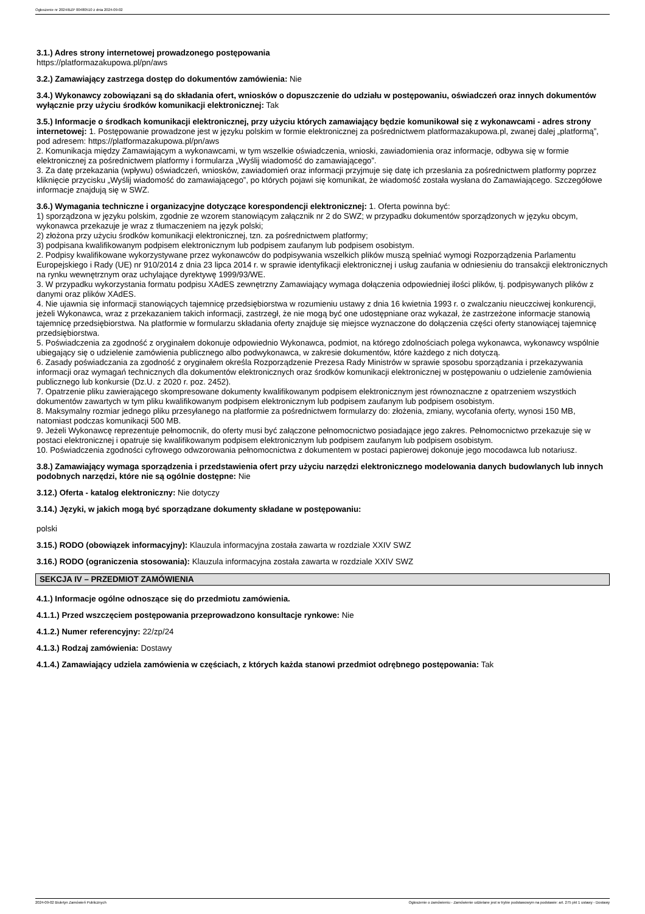Ogłoszenie nr 2024/BZP 00480510 z dnia 2024-09-02
3.1.) Adres strony internetowej prowadzonego postępowania
https://platformazakupowa.pl/pn/aws
3.2.) Zamawiający zastrzega dostęp do dokumentów zamówienia: Nie
3.4.) Wykonawcy zobowiązani są do składania ofert, wniosków o dopuszczenie do udziału w postępowaniu, oświadczeń oraz innych dokumentów wyłącznie przy użyciu środków komunikacji elektronicznej: Tak
3.5.) Informacje o środkach komunikacji elektronicznej, przy użyciu których zamawiający będzie komunikował się z wykonawcami - adres strony internetowej: 1. Postępowanie prowadzone jest w języku polskim w formie elektronicznej za pośrednictwem platformazakupowa.pl, zwanej dalej „platformą”, pod adresem: https://platformazakupowa.pl/pn/aws
2. Komunikacja między Zamawiającym a wykonawcami, w tym wszelkie oświadczenia, wnioski, zawiadomienia oraz informacje, odbywa się w formie elektronicznej za pośrednictwem platformy i formularza „Wyślij wiadomość do zamawiającego”.
3. Za datę przekazania (wpływu) oświadczeń, wniosków, zawiadomień oraz informacji przyjmuje się datę ich przesłania za pośrednictwem platformy poprzez kliknięcie przycisku „Wyślij wiadomość do zamawiającego”, po których pojawi się komunikat, że wiadomość została wysłana do Zamawiającego. Szczegółowe informacje znajdują się w SWZ.
3.6.) Wymagania techniczne i organizacyjne dotyczące korespondencji elektronicznej: 1. Oferta powinna być:
1) sporządzona w języku polskim, zgodnie ze wzorem stanowiącym załącznik nr 2 do SWZ; w przypadku dokumentów sporządzonych w języku obcym, wykonawca przekazuje je wraz z tłumaczeniem na język polski;
2) złożona przy użyciu środków komunikacji elektronicznej, tzn. za pośrednictwem platformy;
3) podpisana kwalifikowanym podpisem elektronicznym lub podpisem zaufanym lub podpisem osobistym.
2. Podpisy kwalifikowane wykorzystywane przez wykonawców do podpisywania wszelkich plików muszą spełniać wymogi Rozporządzenia Parlamentu Europejskiego i Rady (UE) nr 910/2014 z dnia 23 lipca 2014 r. w sprawie identyfikacji elektronicznej i usług zaufania w odniesieniu do transakcji elektronicznych na rynku wewnętrznym oraz uchylające dyrektywę 1999/93/WE.
3. W przypadku wykorzystania formatu podpisu XAdES zewnętrzny Zamawiający wymaga dołączenia odpowiedniej ilości plików, tj. podpisywanych plików z danymi oraz plików XAdES.
4. Nie ujawnia się informacji stanowiących tajemnicę przedsiębiorstwa w rozumieniu ustawy z dnia 16 kwietnia 1993 r. o zwalczaniu nieuczciwej konkurencji, jeżeli Wykonawca, wraz z przekazaniem takich informacji, zastrzegł, że nie mogą być one udostępniane oraz wykazał, że zastrzeżone informacje stanowią tajemnicę przedsiębiorstwa. Na platformie w formularzu składania oferty znajduje się miejsce wyznaczone do dołączenia części oferty stanowiącej tajemnicę przedsiębiorstwa.
5. Poświadczenia za zgodność z oryginałem dokonuje odpowiednio Wykonawca, podmiot, na którego zdolnościach polega wykonawca, wykonawcy wspólnie ubiegający się o udzielenie zamówienia publicznego albo podwykonawca, w zakresie dokumentów, które każdego z nich dotyczą.
6. Zasady poświadczania za zgodność z oryginałem określa Rozporządzenie Prezesa Rady Ministrów w sprawie sposobu sporządzania i przekazywania informacji oraz wymagań technicznych dla dokumentów elektronicznych oraz środków komunikacji elektronicznej w postępowaniu o udzielenie zamówienia publicznego lub konkursie (Dz.U. z 2020 r. poz. 2452).
7. Opatrzenie pliku zawierającego skompresowane dokumenty kwalifikowanym podpisem elektronicznym jest równoznaczne z opatrzeniem wszystkich dokumentów zawartych w tym pliku kwalifikowanym podpisem elektronicznym lub podpisem zaufanym lub podpisem osobistym.
8. Maksymalny rozmiar jednego pliku przesyłanego na platformie za pośrednictwem formularzy do: złożenia, zmiany, wycofania oferty, wynosi 150 MB, natomiast podczas komunikacji 500 MB.
9. Jeżeli Wykonawcę reprezentuje pełnomocnik, do oferty musi być załączone pełnomocnictwo posiadające jego zakres. Pełnomocnictwo przekazuje się w postaci elektronicznej i opatruje się kwalifikowanym podpisem elektronicznym lub podpisem zaufanym lub podpisem osobistym.
10. Poświadczenia zgodności cyfrowego odwzorowania pełnomocnictwa z dokumentem w postaci papierowej dokonuje jego mocodawca lub notariusz.
3.8.) Zamawiający wymaga sporządzenia i przedstawienia ofert przy użyciu narzędzi elektronicznego modelowania danych budowlanych lub innych podobnych narzędzi, które nie są ogólnie dostępne: Nie
3.12.) Oferta - katalog elektroniczny: Nie dotyczy
3.14.) Języki, w jakich mogą być sporządzane dokumenty składane w postępowaniu:
polski
3.15.) RODO (obowiązek informacyjny): Klauzula informacyjna została zawarta w rozdziale XXIV SWZ
3.16.) RODO (ograniczenia stosowania): Klauzula informacyjna została zawarta w rozdziale XXIV SWZ
SEKCJA IV – PRZEDMIOT ZAMÓWIENIA
4.1.) Informacje ogólne odnoszące się do przedmiotu zamówienia.
4.1.1.) Przed wszczęciem postępowania przeprowadzono konsultacje rynkowe: Nie
4.1.2.) Numer referencyjny: 22/zp/24
4.1.3.) Rodzaj zamówienia: Dostawy
4.1.4.) Zamawiający udziela zamówienia w częściach, z których każda stanowi przedmiot odrębnego postępowania: Tak
2024-09-02 Biuletyn Zamówień Publicznych Ogłoszenie o zamówieniu - Zamówienie udzielane jest w trybie podstawowym na podstawie: art. 275 pkt 1 ustawy - Dostawy